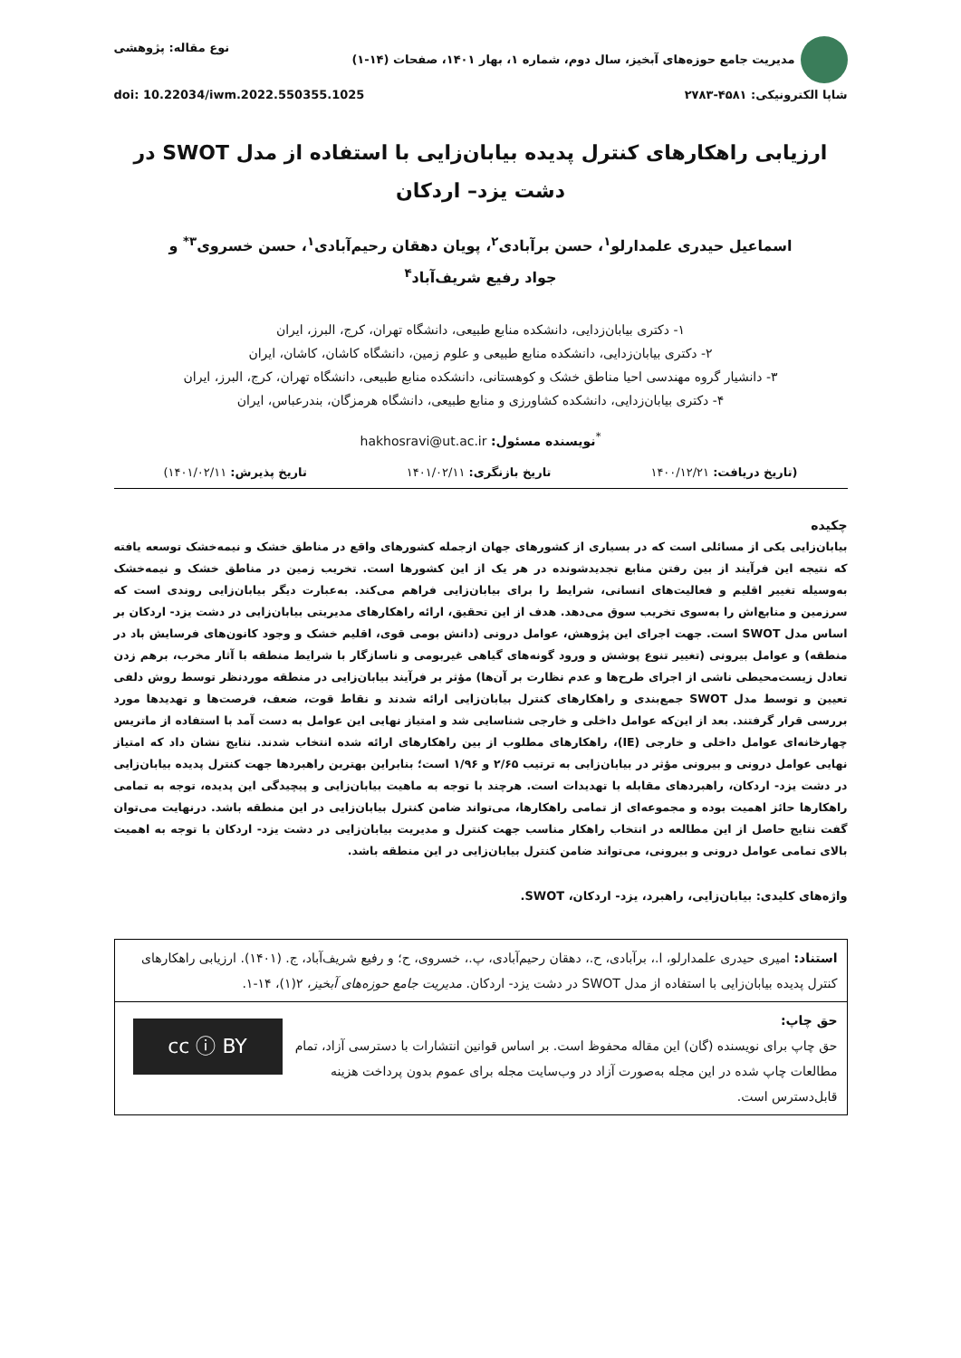مدیریت جامع حوزه‌های آبخیز، سال دوم، شماره ۱، بهار ۱۴۰۱، صفحات (۱۴-۱)
نوع مقاله: پژوهشی
شاپا الکترونیکی: ۴۵۸۱-۲۷۸۳ doi: 10.22034/iwm.2022.550355.1025
ارزیابی راهکارهای کنترل پدیده بیابان‌زایی با استفاده از مدل SWOT در
دشت یزد– اردکان
اسماعیل حیدری علمدارلو<sup>۱</sup>، حسن برآبادی<sup>۲</sup>، پویان دهقان رحیم‌آبادی<sup>۱</sup>، حسن خسروی<sup>۳*</sup> و
جواد رفیع شریف‌آباد<sup>۴</sup>
۱- دکتری بیابان‌زدایی، دانشکده منابع طبیعی، دانشگاه تهران، کرج، البرز، ایران
۲- دکتری بیابان‌زدایی، دانشکده منابع طبیعی و علوم زمین، دانشگاه کاشان، کاشان، ایران
۳- دانشیار گروه مهندسی احیا مناطق خشک و کوهستانی، دانشکده منابع طبیعی، دانشگاه تهران، کرج، البرز، ایران
۴- دکتری بیابان‌زدایی، دانشکده کشاورزی و منابع طبیعی، دانشگاه هرمزگان، بندرعباس، ایران
<sup>*</sup> نویسنده مسئول: hakhosravi@ut.ac.ir
(تاریخ دریافت: ۱۴۰۰/۱۲/۲۱ تاریخ بازنگری: ۱۴۰۱/۰۲/۱۱ تاریخ پذیرش: ۱۴۰۱/۰۲/۱۱)
چکیده
بیابان‌زایی یکی از مسائلی است که در بسیاری از کشورهای جهان ازجمله کشورهای واقع در مناطق خشک و نیمه‌خشک توسعه یافته که نتیجه این فرآیند از بین رفتن منابع تجدیدشونده در هر یک از این کشورها است. تخریب زمین در مناطق خشک و نیمه‌خشک به‌وسیله تغییر اقلیم و فعالیت‌های انسانی، شرایط را برای بیابان‌زایی فراهم می‌کند. به‌عبارت دیگر بیابان‌زایی روندی است که سرزمین و منابع‌اش را به‌سوی تخریب سوق می‌دهد. هدف از این تحقیق، ارائه راهکارهای مدیریتی بیابان‌زایی در دشت یزد- اردکان بر اساس مدل SWOT است. جهت اجرای این پژوهش، عوامل درونی (دانش بومی قوی، اقلیم خشک و وجود کانون‌های فرسایش باد در منطقه) و عوامل بیرونی (تغییر تنوع پوشش و ورود گونه‌های گیاهی غیربومی و ناسازگار با شرایط منطقه با آثار مخرب، برهم زدن تعادل زیست‌محیطی ناشی از اجرای طرح‌ها و عدم نظارت بر آن‌ها) مؤثر بر فرآیند بیابان‌زایی در منطقه موردنظر توسط روش دلفی تعیین و توسط مدل SWOT جمع‌بندی و راهکارهای کنترل بیابان‌زایی ارائه شدند و نقاط قوت، ضعف، فرصت‌ها و تهدیدها مورد بررسی قرار گرفتند. بعد از این‌که عوامل داخلی و خارجی شناسایی شد و امتیاز نهایی این عوامل به دست آمد با استفاده از ماتریس چهارخانه‌ای عوامل داخلی و خارجی (IE)، راهکارهای مطلوب از بین راهکارهای ارائه شده انتخاب شدند. نتایج نشان داد که امتیاز نهایی عوامل درونی و بیرونی مؤثر در بیابان‌زایی به ترتیب ۲/۶۵ و ۱/۹۶ است؛ بنابراین بهترین راهبردها جهت کنترل پدیده بیابان‌زایی در دشت یزد- اردکان، راهبردهای مقابله با تهدیدات است. هرچند با توجه به ماهیت بیابان‌زایی و پیچیدگی این پدیده، توجه به تمامی راهکارها حائز اهمیت بوده و مجموعه‌ای از تمامی راهکارها، می‌تواند ضامن کنترل بیابان‌زایی در این منطقه باشد. درنهایت می‌توان گفت نتایج حاصل از این مطالعه در انتخاب راهکار مناسب جهت کنترل و مدیریت بیابان‌زایی در دشت یزد- اردکان با توجه به اهمیت بالای تمامی عوامل درونی و بیرونی، می‌تواند ضامن کنترل بیابان‌زایی در این منطقه باشد.
واژه‌های کلیدی: بیابان‌زایی، راهبرد، یزد- اردکان، SWOT.
استناد: امیری حیدری علمدارلو، ا.، برآبادی، ح.، دهقان رحیم‌آبادی، پ.، خسروی، ح؛ و رفیع شریف‌آباد، ج. (۱۴۰۱). ارزیابی راهکارهای کنترل پدیده بیابان‌زایی با استفاده از مدل SWOT در دشت یزد- اردکان. مدیریت جامع حوزه‌های آبخیز، ۲(۱)، ۱۴-۱.
cc ⓘ BY
حق چاپ:
حق چاپ برای نویسنده (گان) این مقاله محفوظ است. بر اساس قوانین انتشارات با دسترسی آزاد، تمام مطالعات چاپ شده در این مجله به‌صورت آزاد در وب‌سایت مجله برای عموم بدون پرداخت هزینه قابل‌دسترس است.